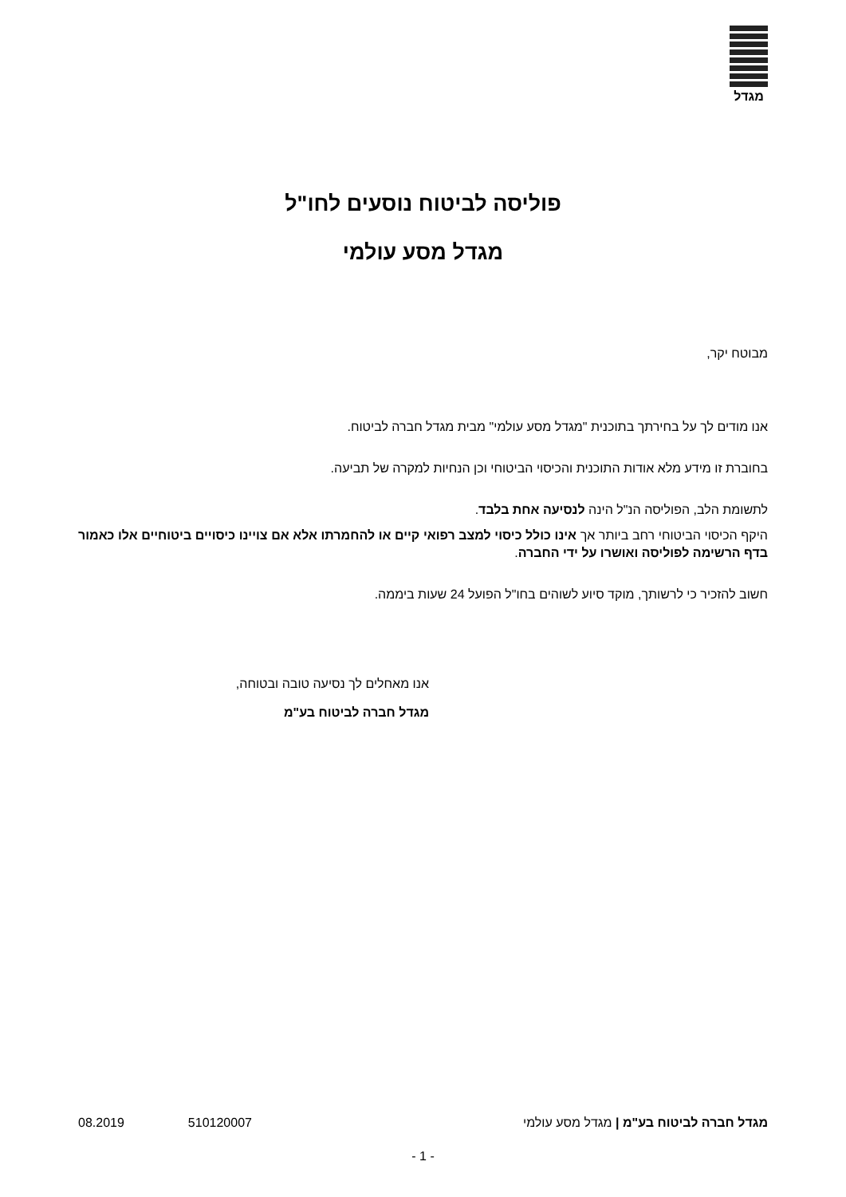מגדל
פוליסה לביטוח נוסעים לחו"ל
מגדל מסע עולמי
מבוטח יקר,
אנו מודים לך על בחירתך בתוכנית "מגדל מסע עולמי" מבית מגדל חברה לביטוח.
בחוברת זו מידע מלא אודות התוכנית והכיסוי הביטוחי וכן הנחיות למקרה של תביעה.
לתשומת הלב, הפוליסה הנ"ל הינה לנסיעה אחת בלבד.
היקף הכיסוי הביטוחי רחב ביותר אך אינו כולל כיסוי למצב רפואי קיים או להחמרתו אלא אם צויינו כיסויים ביטוחיים אלו כאמור בדף הרשימה לפוליסה ואושרו על ידי החברה.
חשוב להזכיר כי לרשותך, מוקד סיוע לשוהים בחו"ל הפועל 24 שעות ביממה.
אנו מאחלים לך נסיעה טובה ובטוחה,
מגדל חברה לביטוח בע"מ
מגדל חברה לביטוח בע"מ | מגדל מסע עולמי 510120007 08.2019
- 1 -